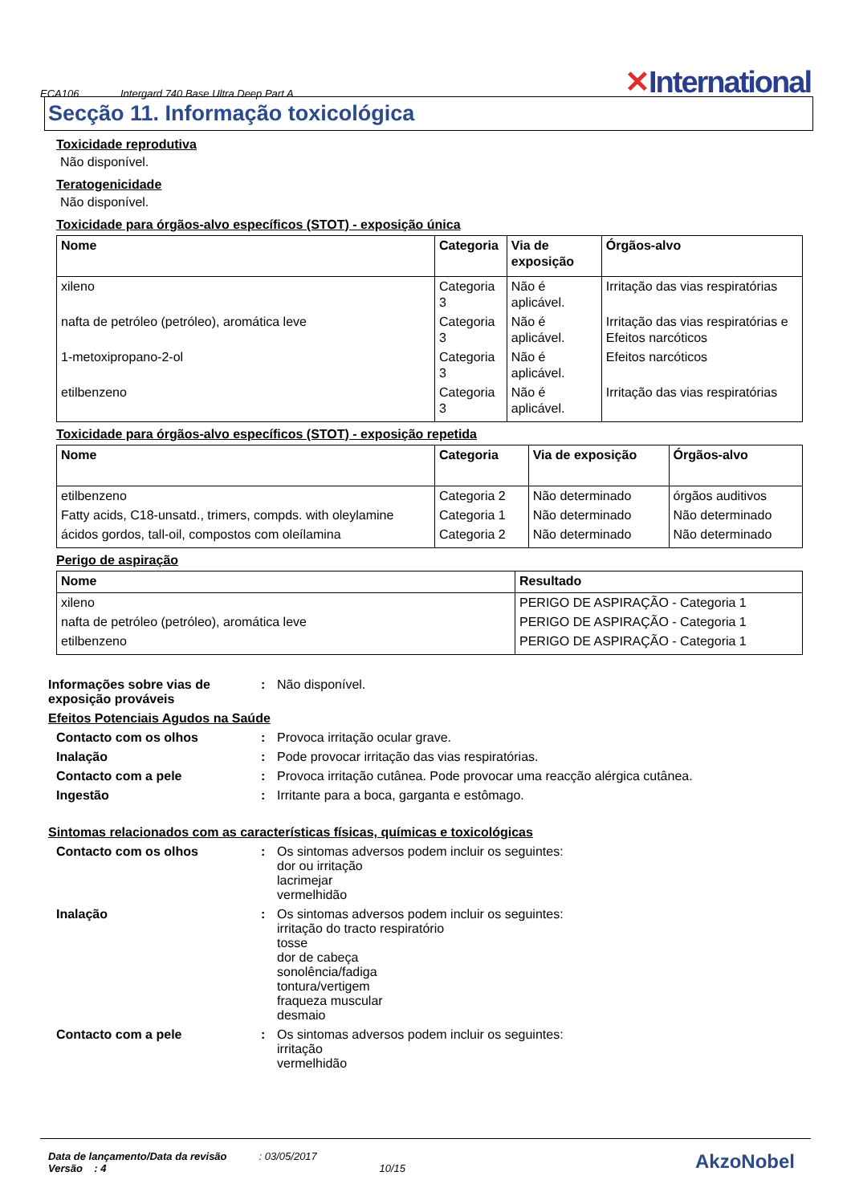ECA106 Intergard 740 Base Ultra Deep Part A ✕International
Secção 11. Informação toxicológica
Toxicidade reprodutiva
Não disponível.
Teratogenicidade
Não disponível.
Toxicidade para órgãos-alvo específicos (STOT) - exposição única
| Nome | Categoria | Via de exposição | Órgãos-alvo |
| --- | --- | --- | --- |
| xileno | Categoria 3 | Não é aplicável. | Irritação das vias respiratórias |
| nafta de petróleo (petróleo), aromática leve | Categoria 3 | Não é aplicável. | Irritação das vias respiratórias e Efeitos narcóticos |
| 1-metoxipropano-2-ol | Categoria 3 | Não é aplicável. | Efeitos narcóticos |
| etilbenzeno | Categoria 3 | Não é aplicável. | Irritação das vias respiratórias |
Toxicidade para órgãos-alvo específicos (STOT) - exposição repetida
| Nome | Categoria | Via de exposição | Órgãos-alvo |
| --- | --- | --- | --- |
| etilbenzeno | Categoria 2 | Não determinado | órgãos auditivos |
| Fatty acids, C18-unsatd., trimers, compds. with oleylamine | Categoria 1 | Não determinado | Não determinado |
| ácidos gordos, tall-oil, compostos com oleílamina | Categoria 2 | Não determinado | Não determinado |
Perigo de aspiração
| Nome | Resultado |
| --- | --- |
| xileno | PERIGO DE ASPIRAÇÃO - Categoria 1 |
| nafta de petróleo (petróleo), aromática leve | PERIGO DE ASPIRAÇÃO - Categoria 1 |
| etilbenzeno | PERIGO DE ASPIRAÇÃO - Categoria 1 |
Informações sobre vias de exposição prováveis
: Não disponível.
Efeitos Potenciais Agudos na Saúde
Contacto com os olhos : Provoca irritação ocular grave.
Inalação : Pode provocar irritação das vias respiratórias.
Contacto com a pele : Provoca irritação cutânea. Pode provocar uma reacção alérgica cutânea.
Ingestão : Irritante para a boca, garganta e estômago.
Sintomas relacionados com as características físicas, químicas e toxicológicas
Contacto com os olhos : Os sintomas adversos podem incluir os seguintes:
dor ou irritação
lacrimejar
vermelhidão
Inalação : Os sintomas adversos podem incluir os seguintes:
irritação do tracto respiratório
tosse
dor de cabeça
sonolência/fadiga
tontura/vertigem
fraqueza muscular
desmaio
Contacto com a pele : Os sintomas adversos podem incluir os seguintes:
irritação
vermelhidão
Data de lançamento/Data da revisão
Versão : 4
: 03/05/2017
10/15
AkzoNobel